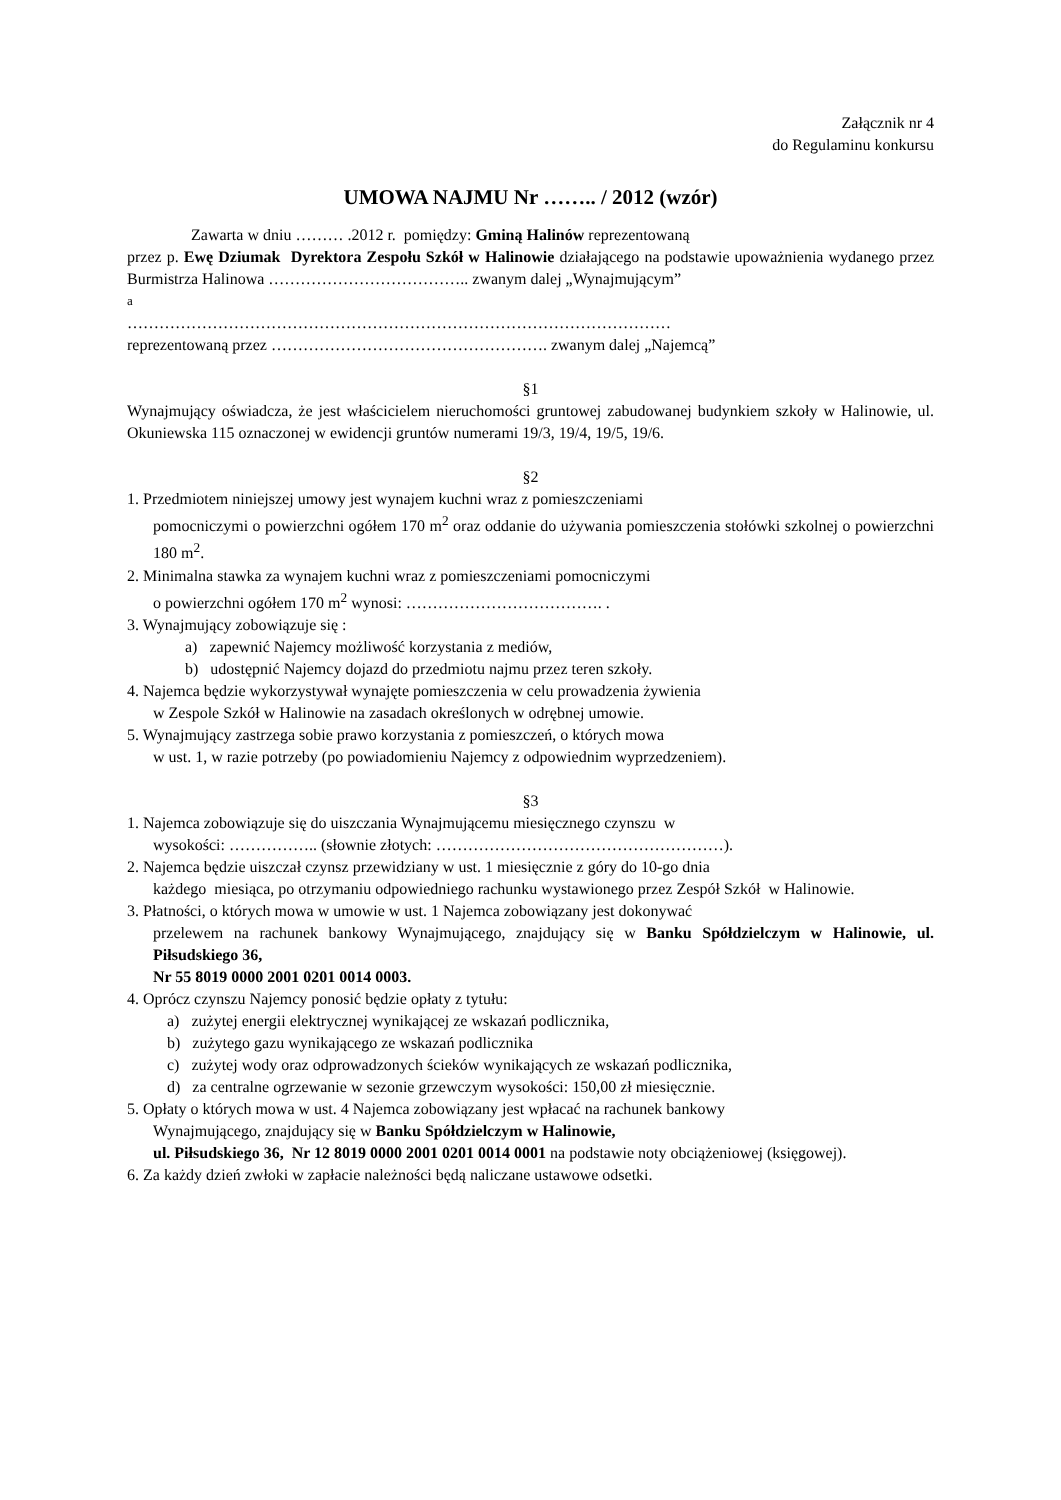Załącznik nr 4
do Regulaminu konkursu
UMOWA NAJMU Nr …….. / 2012 (wzór)
Zawarta w dniu ……… .2012 r. pomiędzy: Gminą Halinów reprezentowaną
przez p. Ewę Dziumak Dyrektora Zespołu Szkół w Halinowie działającego na podstawie upoważnienia wydanego przez Burmistrza Halinowa ……………………………….. zwanym dalej „Wynajmującym”
a
…………………………………………………………………………………………
reprezentowaną przez ……………………………………………. zwanym dalej „Najemcą”
§1
Wynajmujący oświadcza, że jest właścicielem nieruchomości gruntowej zabudowanej budynkiem szkoły w Halinowie, ul. Okuniewska 115 oznaczonej w ewidencji gruntów numerami 19/3, 19/4, 19/5, 19/6.
§2
1. Przedmiotem niniejszej umowy jest wynajem kuchni wraz z pomieszczeniami
pomocniczymi o powierzchni ogółem 170 m<sup>2</sup> oraz oddanie do używania pomieszczenia stołówki szkolnej o powierzchni 180 m<sup>2</sup>.
2. Minimalna stawka za wynajem kuchni wraz z pomieszczeniami pomocniczymi
o powierzchni ogółem 170 m<sup>2</sup> wynosi: ………………………………. .
3. Wynajmujący zobowiązuje się :
a) zapewnić Najemcy możliwość korzystania z mediów,
b) udostępnić Najemcy dojazd do przedmiotu najmu przez teren szkoły.
4. Najemca będzie wykorzystywał wynajęte pomieszczenia w celu prowadzenia żywienia
w Zespole Szkół w Halinowie na zasadach określonych w odrębnej umowie.
5. Wynajmujący zastrzega sobie prawo korzystania z pomieszczeń, o których mowa
w ust. 1, w razie potrzeby (po powiadomieniu Najemcy z odpowiednim wyprzedzeniem).
§3
1. Najemca zobowiązuje się do uiszczania Wynajmującemu miesięcznego czynszu w
wysokości: …………….. (słownie złotych: ………………………………………………).
2. Najemca będzie uiszczał czynsz przewidziany w ust. 1 miesięcznie z góry do 10-go dnia
każdego miesiąca, po otrzymaniu odpowiedniego rachunku wystawionego przez Zespół Szkół w Halinowie.
3. Płatności, o których mowa w umowie w ust. 1 Najemca zobowiązany jest dokonywać
przelewem na rachunek bankowy Wynajmującego, znajdujący się w Banku Spółdzielczym w Halinowie, ul. Piłsudskiego 36,
Nr 55 8019 0000 2001 0201 0014 0003.
4. Oprócz czynszu Najemcy ponosić będzie opłaty z tytułu:
a) zużytej energii elektrycznej wynikającej ze wskazań podlicznika,
b) zużytego gazu wynikającego ze wskazań podlicznika
c) zużytej wody oraz odprowadzonych ścieków wynikających ze wskazań podlicznika,
d) za centralne ogrzewanie w sezonie grzewczym wysokości: 150,00 zł miesięcznie.
5. Opłaty o których mowa w ust. 4 Najemca zobowiązany jest wpłacać na rachunek bankowy
Wynajmującego, znajdujący się w Banku Spółdzielczym w Halinowie,
ul. Piłsudskiego 36, Nr 12 8019 0000 2001 0201 0014 0001 na podstawie noty obciążeniowej (księgowej).
6. Za każdy dzień zwłoki w zapłacie należności będą naliczane ustawowe odsetki.